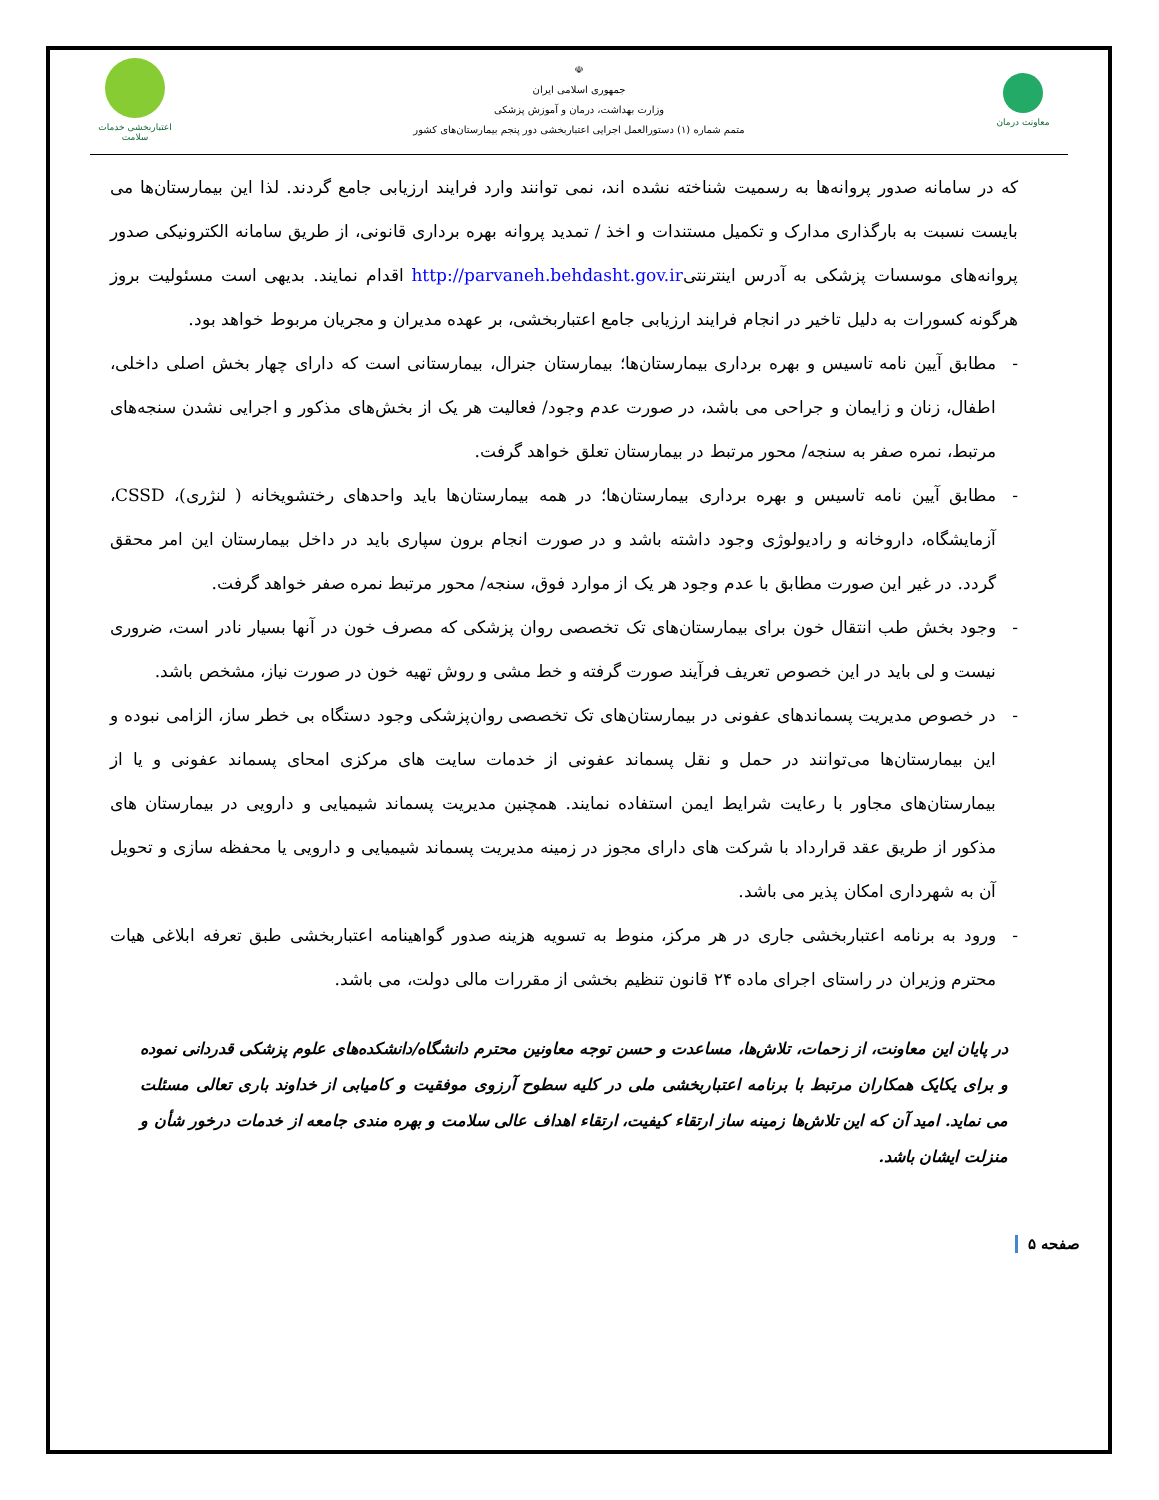معاونت درمان
☫
جمهوری اسلامی ایران
وزارت بهداشت، درمان و آموزش پزشکی
متمم شماره (۱) دستورالعمل اجرایی اعتباربخشی دور پنجم بیمارستان‌های کشور
اعتباربخشی خدمات سلامت
که در سامانه صدور پروانه‌ها به رسمیت شناخته نشده اند، نمی توانند وارد فرایند ارزیابی جامع گردند. لذا این بیمارستان‌ها می بایست نسبت به بارگذاری مدارک و تکمیل مستندات و اخذ / تمدید پروانه بهره برداری قانونی، از طریق سامانه الکترونیکی صدور پروانه‌های موسسات پزشکی به آدرس اینترنتیhttp://parvaneh.behdasht.gov.ir اقدام نمایند. بدیهی است مسئولیت بروز هرگونه کسورات به دلیل تاخیر در انجام فرایند ارزیابی جامع اعتباربخشی، بر عهده مدیران و مجریان مربوط خواهد بود.
- مطابق آیین نامه تاسیس و بهره برداری بیمارستان‌ها؛ بیمارستان جنرال، بیمارستانی است که دارای چهار بخش اصلی داخلی، اطفال، زنان و زایمان و جراحی می باشد، در صورت عدم وجود/ فعالیت هر یک از بخش‌های مذکور و اجرایی نشدن سنجه‌های مرتبط، نمره صفر به سنجه/ محور مرتبط در بیمارستان تعلق خواهد گرفت.
- مطابق آیین نامه تاسیس و بهره برداری بیمارستان‌ها؛ در همه بیمارستان‌ها باید واحدهای رختشویخانه ( لنژری)، CSSD، آزمایشگاه، داروخانه و رادیولوژی وجود داشته باشد و در صورت انجام برون سپاری باید در داخل بیمارستان این امر محقق گردد. در غیر این صورت مطابق با عدم وجود هر یک از موارد فوق، سنجه/ محور مرتبط نمره صفر خواهد گرفت.
- وجود بخش طب انتقال خون برای بیمارستان‌های تک تخصصی روان پزشکی که مصرف خون در آنها بسیار نادر است، ضروری نیست و لی باید در این خصوص تعریف فرآیند صورت گرفته و خط مشی و روش تهیه خون در صورت نیاز، مشخص باشد.
- در خصوص مدیریت پسماندهای عفونی در بیمارستان‌های تک تخصصی روان‌پزشکی وجود دستگاه بی خطر ساز، الزامی نبوده و این بیمارستان‌ها می‌توانند در حمل و نقل پسماند عفونی از خدمات سایت های مرکزی امحای پسماند عفونی و یا از بیمارستان‌های مجاور با رعایت شرایط ایمن استفاده نمایند. همچنین مدیریت پسماند شیمیایی و دارویی در بیمارستان های مذکور از طریق عقد قرارداد با شرکت های دارای مجوز در زمینه مدیریت پسماند شیمیایی و دارویی یا محفظه سازی و تحویل آن به شهرداری امکان پذیر می باشد.
- ورود به برنامه اعتباربخشی جاری در هر مرکز، منوط به تسویه هزینه صدور گواهینامه اعتباربخشی طبق تعرفه ابلاغی هیات محترم وزیران در راستای اجرای ماده ۲۴ قانون تنظیم بخشی از مقررات مالی دولت، می باشد.
در پایان این معاونت، از زحمات، تلاش‌ها، مساعدت و حسن توجه معاونین محترم دانشگاه/دانشکده‌های علوم پزشکی قدردانی نموده و برای یکایک همکاران مرتبط با برنامه اعتباربخشی ملی در کلیه سطوح آرزوی موفقیت و کامیابی از خداوند باری تعالی مسئلت می نماید. امید آن که این تلاش‌ها زمینه ساز ارتقاء کیفیت، ارتقاء اهداف عالی سلامت و بهره مندی جامعه از خدمات درخور شأن و منزلت ایشان باشد.
صفحه ۵